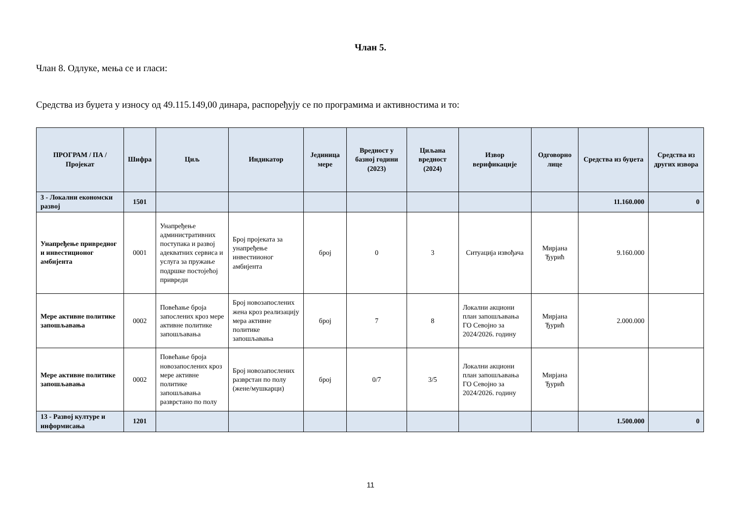Члан 5.
Члан 8. Одлуке, мења се и гласи:
Средства из буџета у износу од 49.115.149,00 динара, распоређују се по програмима и активностима и то:
| ПРОГРАМ / ПА / Пројекат | Шифра | Циљ | Индикатор | Јединица мере | Вредност у базној години (2023) | Циљана вредност (2024) | Извор верификације | Одговорно лице | Средства из буџета | Средства из других извора |
| --- | --- | --- | --- | --- | --- | --- | --- | --- | --- | --- |
| 3 - Локални економски развој | 1501 | | | | | | | | 11.160.000 | 0 |
| Унапређење привредног и инвестиционог амбијента | 0001 | Унапређење административних поступака и развој адекватних сервиса и услуга за пружање подршке постојећој привреди | Број пројеката за унапређење инвестиионог амбијента | број | 0 | 3 | Ситуација извођача | Мирјана Ђурић | 9.160.000 | |
| Мере активне политике запошљавања | 0002 | Повећање броја запослених кроз мере активне политике запошљавања | Број новозапослених жена кроз реализацију мера активне политике запошљавања | број | 7 | 8 | Локални акциони план запошљавања ГО Севојно за 2024/2026. годину | Мирјана Ђурић | 2.000.000 | |
| Мере активне политике запошљавања | 0002 | Повећање броја новозапослених кроз мере активне политике запошљавања разврстано по полу | Број новозапослених разврстан по полу (жене/мушкарци) | број | 0/7 | 3/5 | Локални акциони план запошљавања ГО Севојно за 2024/2026. годину | Мирјана Ђурић | | |
| 13 - Развој културе и информисања | 1201 | | | | | | | | 1.500.000 | 0 |
11